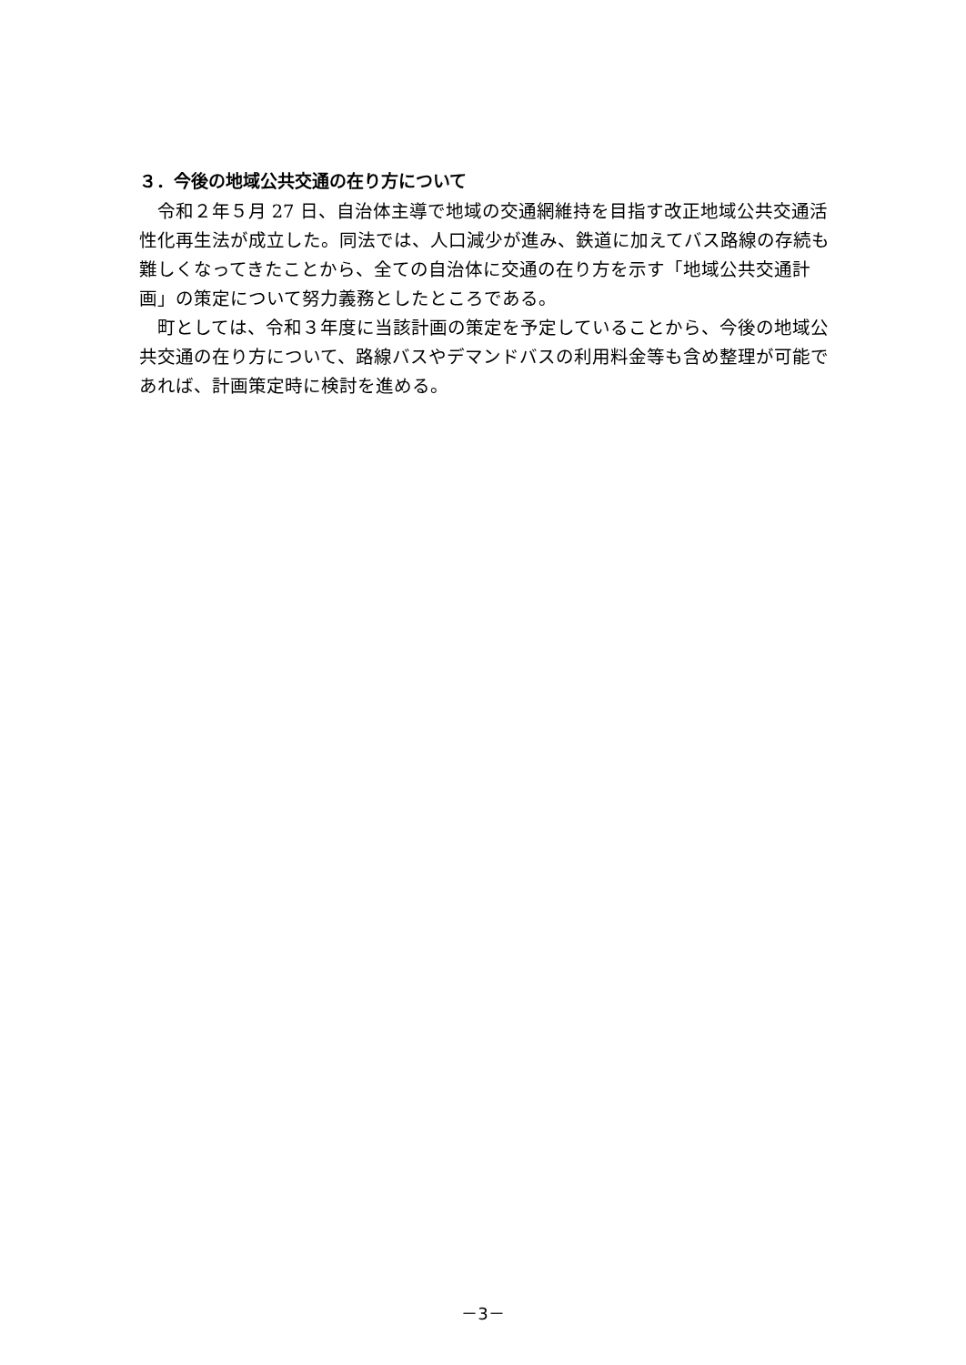３．今後の地域公共交通の在り方について
令和２年５月 27 日、自治体主導で地域の交通網維持を目指す改正地域公共交通活性化再生法が成立した。同法では、人口減少が進み、鉄道に加えてバス路線の存続も難しくなってきたことから、全ての自治体に交通の在り方を示す「地域公共交通計画」の策定について努力義務としたところである。
町としては、令和３年度に当該計画の策定を予定していることから、今後の地域公共交通の在り方について、路線バスやデマンドバスの利用料金等も含め整理が可能であれば、計画策定時に検討を進める。
－3－